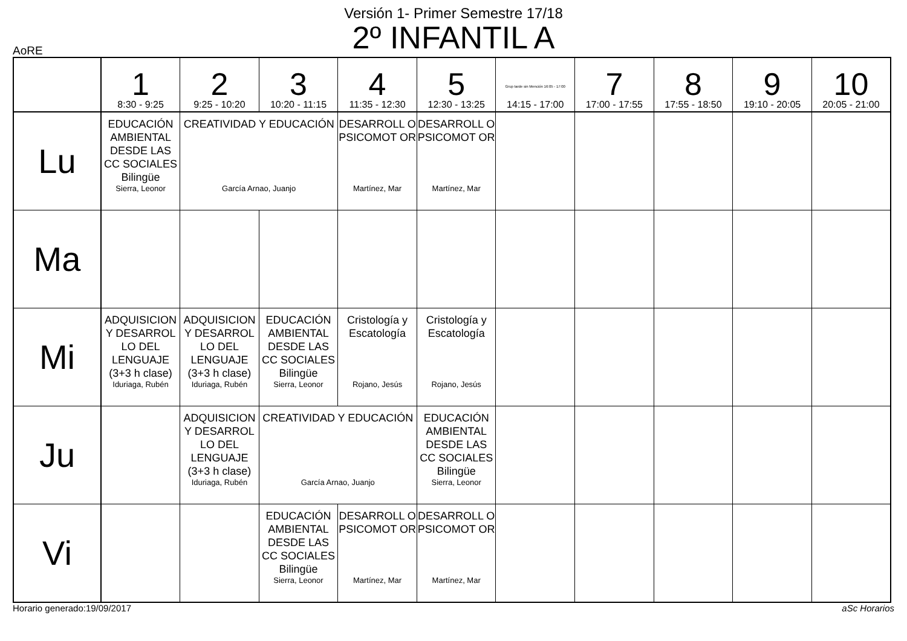Versión 1- Primer Semestre 17/18
2º INFANTIL A
AoRE
| | 1 8:30 - 9:25 | 2 9:25 - 10:20 | 3 10:20 - 11:15 | 4 11:35 - 12:30 | 5 12:30 - 13:25 | Grup tarde sin Mención 16:05 - 17:00 14:15 - 17:00 | 7 17:00 - 17:55 | 8 17:55 - 18:50 | 9 19:10 - 20:05 | 10 20:05 - 21:00 |
| --- | --- | --- | --- | --- | --- | --- | --- | --- | --- | --- |
| Lu | EDUCACIÓN AMBIENTAL DESDE LAS CC SOCIALES Bilingüe Sierra, Leonor | CREATIVIDAD Y EDUCACIÓN García Arnao, Juanjo | | DESARROLL O PSICOMOT OR Martínez, Mar | DESARROLL O PSICOMOT OR Martínez, Mar | | | | | |
| Ma | | | | | | | | | | |
| Mi | ADQUISICION Y DESARROL LO DEL LENGUAJE (3+3 h clase) Iduriaga, Rubén | ADQUISICION Y DESARROL LO DEL LENGUAJE (3+3 h clase) Iduriaga, Rubén | EDUCACIÓN AMBIENTAL DESDE LAS CC SOCIALES Bilingüe Sierra, Leonor | Cristología y Escatología Rojano, Jesús | Cristología y Escatología Rojano, Jesús | | | | | |
| Ju | | ADQUISICION Y DESARROL LO DEL LENGUAJE (3+3 h clase) Iduriaga, Rubén | CREATIVIDAD Y EDUCACIÓN García Arnao, Juanjo | | EDUCACIÓN AMBIENTAL DESDE LAS CC SOCIALES Bilingüe Sierra, Leonor | | | | | |
| Vi | | | EDUCACIÓN AMBIENTAL DESDE LAS CC SOCIALES Bilingüe Sierra, Leonor | DESARROLL O PSICOMOT OR Martínez, Mar | DESARROLL O PSICOMOT OR Martínez, Mar | | | | | |
Horario generado:19/09/2017 aSc Horarios